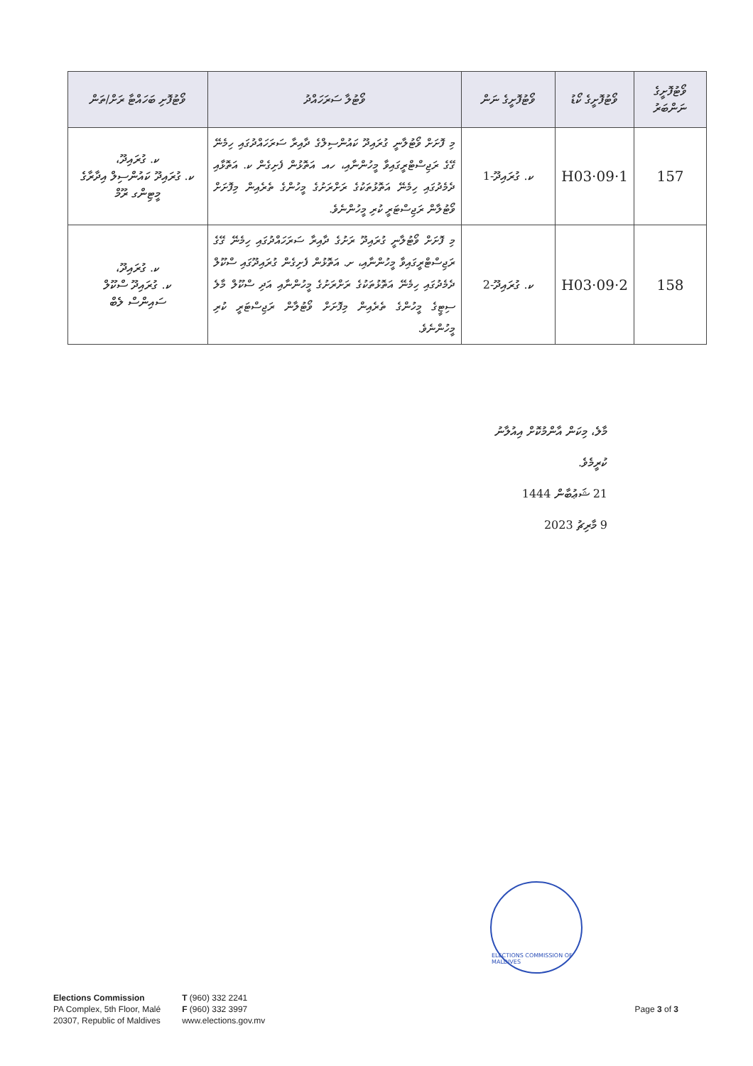| ވޯޓުފޮށީގެ ނަންބަރު | ވޯޓުފޮށީގެ ކޯޑު | ވޯޓުފޮށީގެ ނަން | ވޯޓުލާ ސަރަހައްދު | ވޯޓުފޮށި ބަހައްޓާ ރަށް/ތަން |
| --- | --- | --- | --- | --- |
| 157 | H03·09·1 | ކ. ގުރައިދޫ-1 | މި ފޮށަށް ވޯޓުލާނީ ގުރައިދޫ ކައުންސިލްގެ ދާއިރާ ސަރަހައްދުގައި ހިމެނޭ ގޭގެ ރަޖިސްޓްރީގައިވާ މީހުންނާއި، ހއ. އަތޮޅުން ފެށިގެން ކ. އަތޮޅާއި ދެމެދުގައި ހިމެނޭ އަތޮޅުތަކުގެ ރަށްރަށުގެ މީހުންގެ ތެރެއިން މިފޮށަށް ވޯޓުލާން ރަޖިސްޓަރީ ކުރި މީހުންނެވެ. | ކ. ގުރައިދޫ، ކ. ގުރައިދޫ ކައުންސިލް އިދާރާގެ މީޓިންގ ރޫމް |
| 158 | H03·09·2 | ކ. ގުރައިދޫ-2 | މި ފޮށަށް ވޯޓުލާނީ ގުރައިދޫ ރަށުގެ ދާއިރާ ސަރަހައްދުގައި ހިމެނޭ ގޭގެ ރަޖިސްޓްރީގައިވާ މީހުންނާއި، ށ. އަތޮޅުން ފެށިގެން ގުރައިދޫގައި ސްކޫލް ދެމެދުގައި ހިމެނޭ އަތޮޅުތަކުގެ ރަށްރަށުގެ މީހުންނާއި އަދި ސްކޫލް މާލެ ސިޓީގެ މީހުންގެ ތެރެއިން މިފޮށަށް ވޯޓުލާން ރަޖިސްޓަރީ ކުރި މީހުންނެވެ. | ކ. ގުރައިދޫ، ކ. ގުރައިދޫ ސްކޫލް ސައިންސް ލެބް |
މާލެ، މިކަން އާންމުކޮށް އިއުލާނު ކުރީމެވެ.
21 ޝަޢުބާން 1444
9 މާރިޗު 2023
ELECTIONS COMMISSION OF MALDIVES
Elections Commission
PA Complex, 5th Floor, Malé
20307, Republic of Maldives
T (960) 332 2241
F (960) 332 3997
www.elections.gov.mv
Page 3 of 3